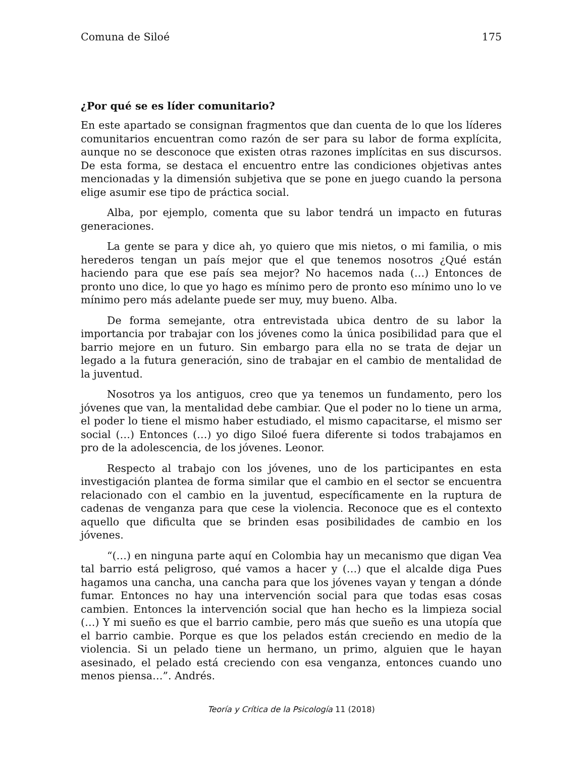Comuna de Siloé 175
¿Por qué se es líder comunitario?
En este apartado se consignan fragmentos que dan cuenta de lo que los líderes comunitarios encuentran como razón de ser para su labor de forma explícita, aunque no se desconoce que existen otras razones implícitas en sus discursos. De esta forma, se destaca el encuentro entre las condiciones objetivas antes mencionadas y la dimensión subjetiva que se pone en juego cuando la persona elige asumir ese tipo de práctica social.
Alba, por ejemplo, comenta que su labor tendrá un impacto en futuras generaciones.
La gente se para y dice ah, yo quiero que mis nietos, o mi familia, o mis herederos tengan un país mejor que el que tenemos nosotros ¿Qué están haciendo para que ese país sea mejor? No hacemos nada (…) Entonces de pronto uno dice, lo que yo hago es mínimo pero de pronto eso mínimo uno lo ve mínimo pero más adelante puede ser muy, muy bueno. Alba.
De forma semejante, otra entrevistada ubica dentro de su labor la importancia por trabajar con los jóvenes como la única posibilidad para que el barrio mejore en un futuro. Sin embargo para ella no se trata de dejar un legado a la futura generación, sino de trabajar en el cambio de mentalidad de la juventud.
Nosotros ya los antiguos, creo que ya tenemos un fundamento, pero los jóvenes que van, la mentalidad debe cambiar. Que el poder no lo tiene un arma, el poder lo tiene el mismo haber estudiado, el mismo capacitarse, el mismo ser social (…) Entonces (…) yo digo Siloé fuera diferente si todos trabajamos en pro de la adolescencia, de los jóvenes. Leonor.
Respecto al trabajo con los jóvenes, uno de los participantes en esta investigación plantea de forma similar que el cambio en el sector se encuentra relacionado con el cambio en la juventud, específicamente en la ruptura de cadenas de venganza para que cese la violencia. Reconoce que es el contexto aquello que dificulta que se brinden esas posibilidades de cambio en los jóvenes.
“(…) en ninguna parte aquí en Colombia hay un mecanismo que digan Vea tal barrio está peligroso, qué vamos a hacer y (…) que el alcalde diga Pues hagamos una cancha, una cancha para que los jóvenes vayan y tengan a dónde fumar. Entonces no hay una intervención social para que todas esas cosas cambien. Entonces la intervención social que han hecho es la limpieza social (…) Y mi sueño es que el barrio cambie, pero más que sueño es una utopía que el barrio cambie. Porque es que los pelados están creciendo en medio de la violencia. Si un pelado tiene un hermano, un primo, alguien que le hayan asesinado, el pelado está creciendo con esa venganza, entonces cuando uno menos piensa…”. Andrés.
Teoría y Crítica de la Psicología 11 (2018)